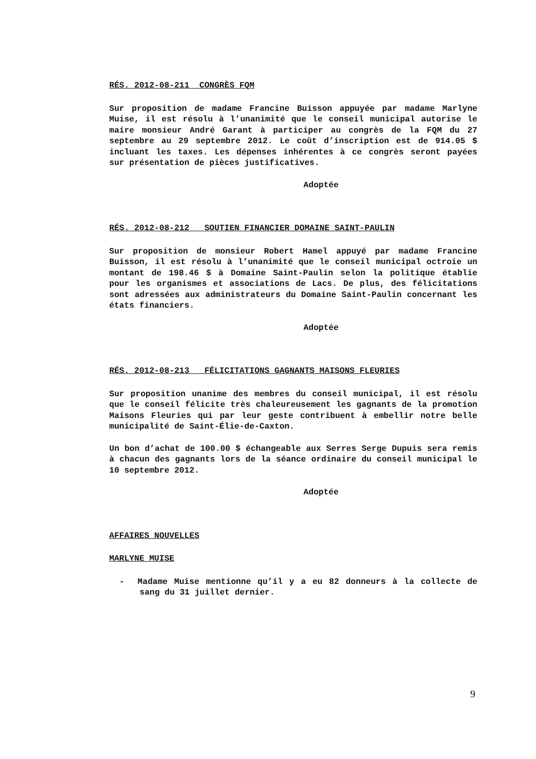RÉS. 2012-08-211 CONGRÈS FQM
Sur proposition de madame Francine Buisson appuyée par madame Marlyne Muise, il est résolu à l’unanimité que le conseil municipal autorise le maire monsieur André Garant à participer au congrès de la FQM du 27 septembre au 29 septembre 2012. Le coût d’inscription est de 914.05 $ incluant les taxes. Les dépenses inhérentes à ce congrès seront payées sur présentation de pièces justificatives.
Adoptée
RÉS. 2012-08-212 SOUTIEN FINANCIER DOMAINE SAINT-PAULIN
Sur proposition de monsieur Robert Hamel appuyé par madame Francine Buisson, il est résolu à l’unanimité que le conseil municipal octroie un montant de 198.46 $ à Domaine Saint-Paulin selon la politique établie pour les organismes et associations de Lacs. De plus, des félicitations sont adressées aux administrateurs du Domaine Saint-Paulin concernant les états financiers.
Adoptée
RÉS. 2012-08-213 FÉLICITATIONS GAGNANTS MAISONS FLEURIES
Sur proposition unanime des membres du conseil municipal, il est résolu que le conseil félicite très chaleureusement les gagnants de la promotion Maisons Fleuries qui par leur geste contribuent à embellir notre belle municipalité de Saint-Élie-de-Caxton.
Un bon d’achat de 100.00 $ échangeable aux Serres Serge Dupuis sera remis à chacun des gagnants lors de la séance ordinaire du conseil municipal le 10 septembre 2012.
Adoptée
AFFAIRES NOUVELLES
MARLYNE MUISE
- Madame Muise mentionne qu’il y a eu 82 donneurs à la collecte de sang du 31 juillet dernier.
9